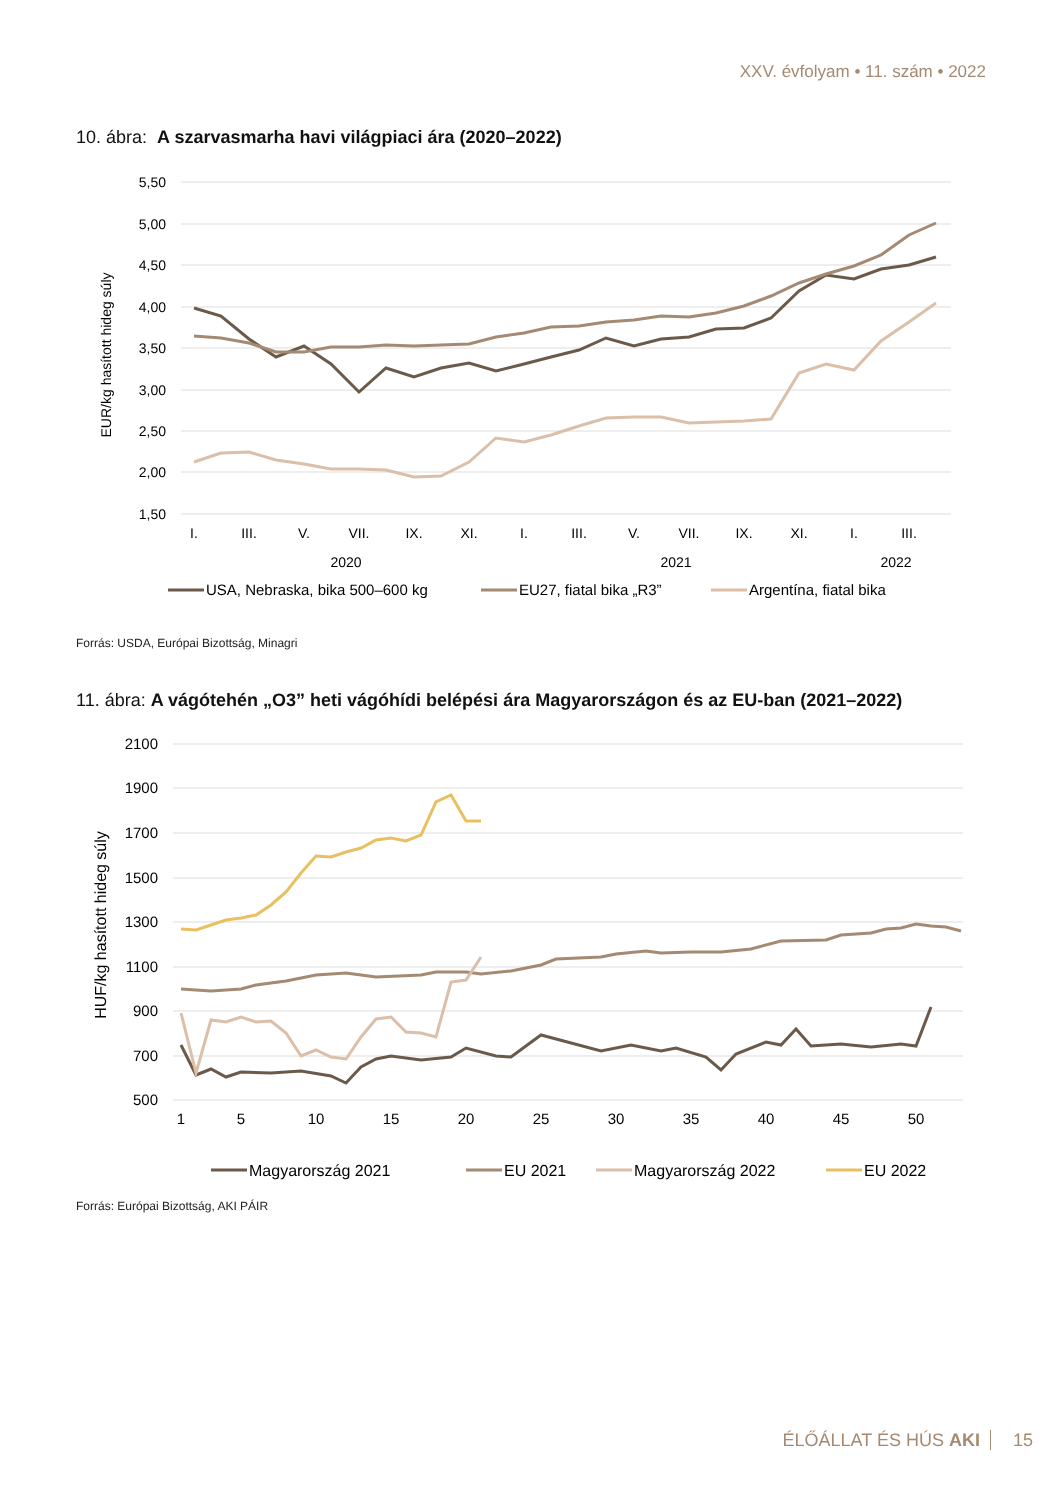XXV. évfolyam • 11. szám • 2022
10. ábra: A szarvasmarha havi világpiaci ára (2020–2022)
5,50
5,00
4,50
4,00
3,50
3,00
2,50
2,00
1,50
EUR/kg hasított hideg súly
I.
III.
V.
VII.
IX.
XI.
I.
III.
V.
VII.
IX.
XI.
I.
III.
2020
2021
2022
USA, Nebraska, bika 500–600 kg
EU27, fiatal bika „R3”
Argentína, fiatal bika
Forrás: USDA, Európai Bizottság, Minagri
11. ábra: A vágótehén „O3” heti vágóhídi belépési ára Magyarországon és az EU-ban (2021–2022)
2100
1900
1700
1500
1300
1100
900
700
500
HUF/kg hasított hideg súly
1
5
10
15
20
25
30
35
40
45
50
Magyarország 2021
EU 2021
Magyarország 2022
EU 2022
Forrás: Európai Bizottság, AKI PÁIR
ÉLŐÁLLAT ÉS HÚS AKI 15